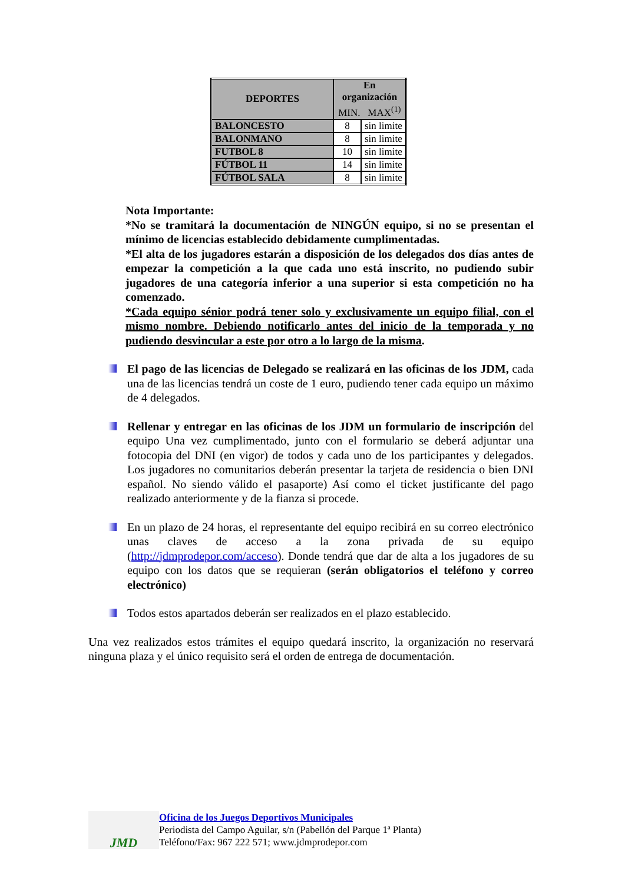| DEPORTES | En organización MIN. MAX<sup>(1)</sup> | |
| --- | --- | --- |
| BALONCESTO | 8 | sin limite |
| BALONMANO | 8 | sin limite |
| FUTBOL 8 | 10 | sin limite |
| FÚTBOL 11 | 14 | sin limite |
| FÚTBOL SALA | 8 | sin limite |
Nota Importante:
*No se tramitará la documentación de NINGÚN equipo, si no se presentan el mínimo de licencias establecido debidamente cumplimentadas.
*El alta de los jugadores estarán a disposición de los delegados dos días antes de empezar la competición a la que cada uno está inscrito, no pudiendo subir jugadores de una categoría inferior a una superior si esta competición no ha comenzado.
*Cada equipo sénior podrá tener solo y exclusivamente un equipo filial, con el mismo nombre. Debiendo notificarlo antes del inicio de la temporada y no pudiendo desvincular a este por otro a lo largo de la misma.
El pago de las licencias de Delegado se realizará en las oficinas de los JDM, cada una de las licencias tendrá un coste de 1 euro, pudiendo tener cada equipo un máximo de 4 delegados.
Rellenar y entregar en las oficinas de los JDM un formulario de inscripción del equipo Una vez cumplimentado, junto con el formulario se deberá adjuntar una fotocopia del DNI (en vigor) de todos y cada uno de los participantes y delegados. Los jugadores no comunitarios deberán presentar la tarjeta de residencia o bien DNI español. No siendo válido el pasaporte) Así como el ticket justificante del pago realizado anteriormente y de la fianza si procede.
En un plazo de 24 horas, el representante del equipo recibirá en su correo electrónico unas claves de acceso a la zona privada de su equipo (http://jdmprodepor.com/acceso). Donde tendrá que dar de alta a los jugadores de su equipo con los datos que se requieran (serán obligatorios el teléfono y correo electrónico)
Todos estos apartados deberán ser realizados en el plazo establecido.
Una vez realizados estos trámites el equipo quedará inscrito, la organización no reservará ninguna plaza y el único requisito será el orden de entrega de documentación.
JMD
Oficina de los Juegos Deportivos Municipales
Periodista del Campo Aguilar, s/n (Pabellón del Parque 1ª Planta)
Teléfono/Fax: 967 222 571; www.jdmprodepor.com